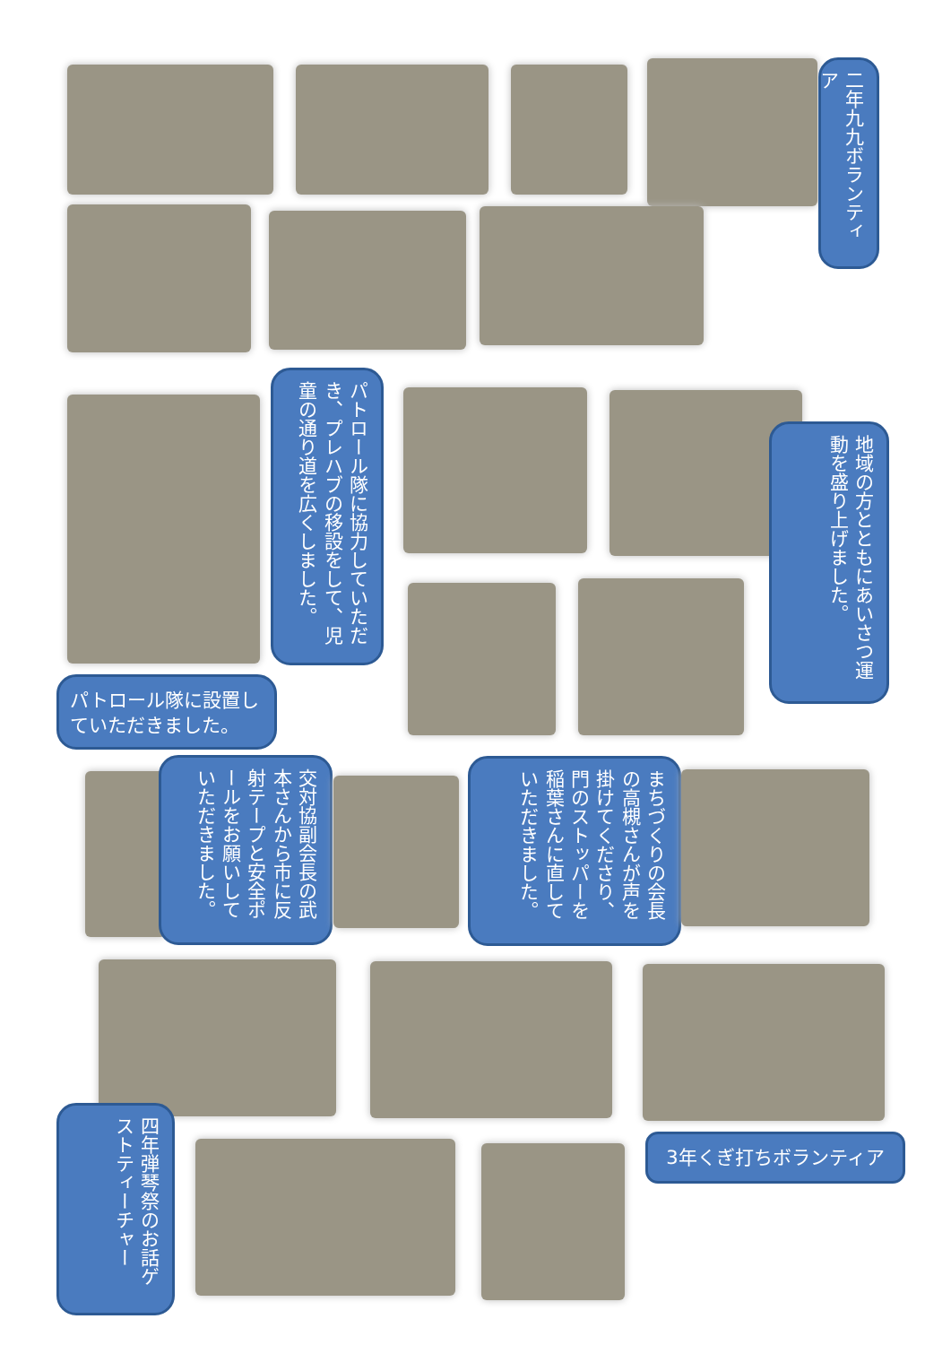二年九九ボランティア
パトロール隊に協力していただき、プレハブの移設をして、児童の通り道を広くしました。
地域の方とともにあいさつ運動を盛り上げました。
パトロール隊に設置していただきました。
交対協副会長の武本さんから市に反射テープと安全ポールをお願いしていただきました。
まちづくりの会長の高槻さんが声を掛けてくださり、門のストッパーを稲葉さんに直していただきました。
3年くぎ打ちボランティア
四年弾琴祭のお話ゲストティーチャー